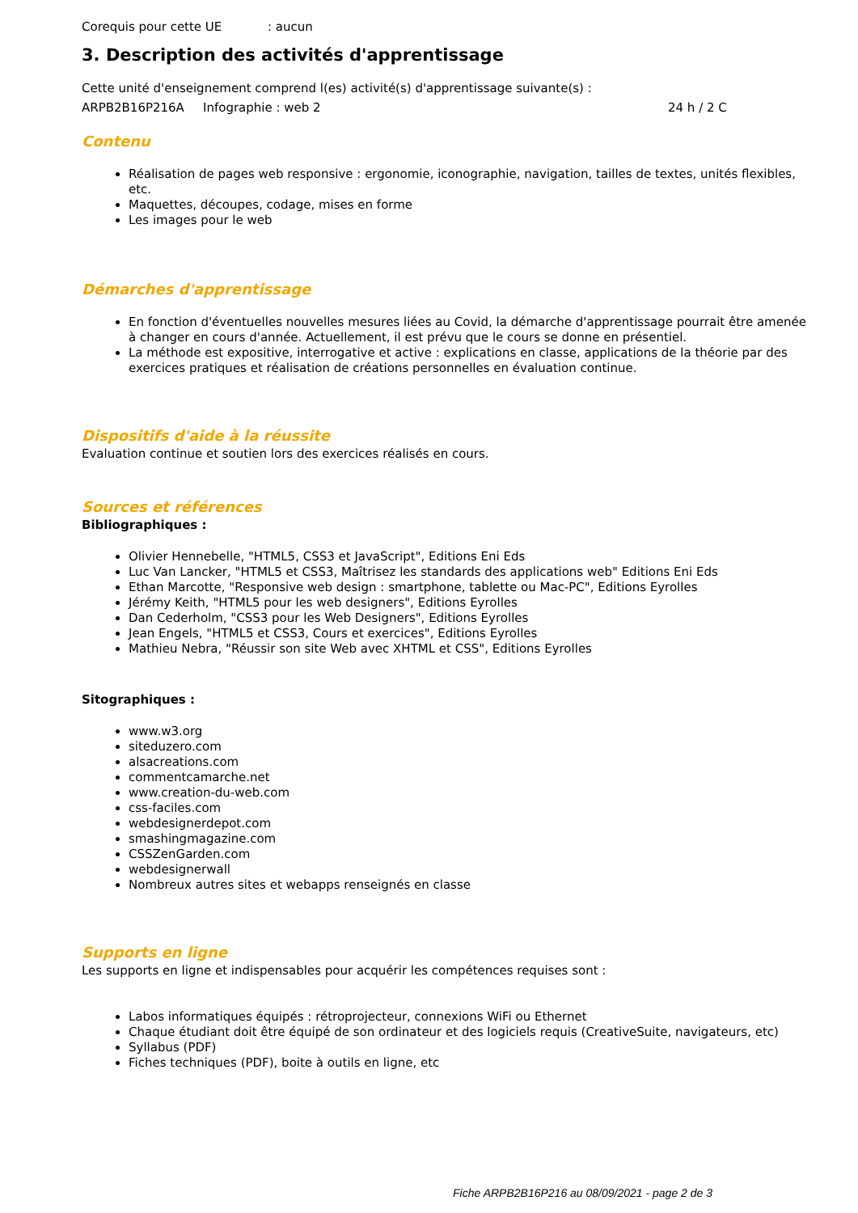Corequis pour cette UE: aucun
3. Description des activités d'apprentissage
Cette unité d'enseignement comprend l(es) activité(s) d'apprentissage suivante(s) :
ARPB2B16P216A Infographie : web 2 24 h / 2 C
Contenu
Réalisation de pages web responsive : ergonomie, iconographie, navigation, tailles de textes, unités flexibles, etc.
Maquettes, découpes, codage, mises en forme
Les images pour le web
Démarches d'apprentissage
En fonction d'éventuelles nouvelles mesures liées au Covid, la démarche d'apprentissage pourrait être amenée à changer en cours d'année. Actuellement, il est prévu que le cours se donne en présentiel.
La méthode est expositive, interrogative et active : explications en classe, applications de la théorie par des exercices pratiques et réalisation de créations personnelles en évaluation continue.
Dispositifs d'aide à la réussite
Evaluation continue et soutien lors des exercices réalisés en cours.
Sources et références
Bibliographiques :
Olivier Hennebelle, "HTML5, CSS3 et JavaScript", Editions Eni Eds
Luc Van Lancker, "HTML5 et CSS3, Maîtrisez les standards des applications web" Editions Eni Eds
Ethan Marcotte, "Responsive web design : smartphone, tablette ou Mac-PC", Editions Eyrolles
Jérémy Keith, "HTML5 pour les web designers", Editions Eyrolles
Dan Cederholm, "CSS3 pour les Web Designers", Editions Eyrolles
Jean Engels, "HTML5 et CSS3, Cours et exercices", Editions Eyrolles
Mathieu Nebra, "Réussir son site Web avec XHTML et CSS", Editions Eyrolles
Sitographiques :
www.w3.org
siteduzero.com
alsacreations.com
commentcamarche.net
www.creation-du-web.com
css-faciles.com
webdesignerdepot.com
smashingmagazine.com
CSSZenGarden.com
webdesignerwall
Nombreux autres sites et webapps renseignés en classe
Supports en ligne
Les supports en ligne et indispensables pour acquérir les compétences requises sont :
Labos informatiques équipés : rétroprojecteur, connexions WiFi ou Ethernet
Chaque étudiant doit être équipé de son ordinateur et des logiciels requis (CreativeSuite, navigateurs, etc)
Syllabus (PDF)
Fiches techniques (PDF), boite à outils en ligne, etc
Fiche ARPB2B16P216 au 08/09/2021 - page 2 de 3